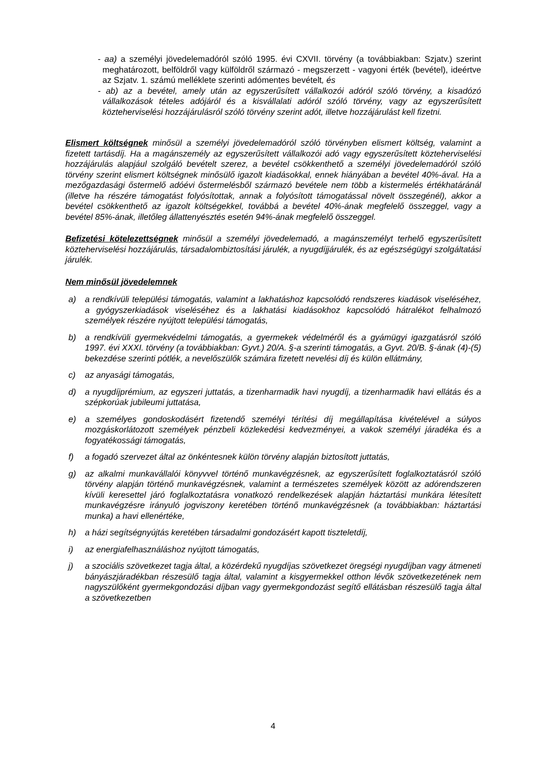- aa) a személyi jövedelemadóról szóló 1995. évi CXVII. törvény (a továbbiakban: Szjatv.) szerint meghatározott, belföldről vagy külföldről származó - megszerzett - vagyoni érték (bevétel), ideértve az Szjatv. 1. számú melléklete szerinti adómentes bevételt, és
- ab) az a bevétel, amely után az egyszerűsített vállalkozói adóról szóló törvény, a kisadózó vállalkozások tételes adójáról és a kisvállalati adóról szóló törvény, vagy az egyszerűsített közteherviselési hozzájárulásról szóló törvény szerint adót, illetve hozzájárulást kell fizetni.
Elismert költségnek minősül a személyi jövedelemadóról szóló törvényben elismert költség, valamint a fizetett tartásdíj. Ha a magánszemély az egyszerűsített vállalkozói adó vagy egyszerűsített közteherviselési hozzájárulás alapjául szolgáló bevételt szerez, a bevétel csökkenthető a személyi jövedelemadóról szóló törvény szerint elismert költségnek minősülő igazolt kiadásokkal, ennek hiányában a bevétel 40%-ával. Ha a mezőgazdasági őstermelő adóévi őstermelésből származó bevétele nem több a kistermelés értékhatáránál (illetve ha részére támogatást folyósítottak, annak a folyósított támogatással növelt összegénél), akkor a bevétel csökkenthető az igazolt költségekkel, továbbá a bevétel 40%-ának megfelelő összeggel, vagy a bevétel 85%-ának, illetőleg állattenyésztés esetén 94%-ának megfelelő összeggel.
Befizetési kötelezettségnek minősül a személyi jövedelemadó, a magánszemélyt terhelő egyszerűsített közteherviselési hozzájárulás, társadalombiztosítási járulék, a nyugdíjjárulék, és az egészségügyi szolgáltatási járulék.
Nem minősül jövedelemnek
a) a rendkívüli települési támogatás, valamint a lakhatáshoz kapcsolódó rendszeres kiadások viseléséhez, a gyógyszerkiadások viseléséhez és a lakhatási kiadásokhoz kapcsolódó hátralékot felhalmozó személyek részére nyújtott települési támogatás,
b) a rendkívüli gyermekvédelmi támogatás, a gyermekek védelméről és a gyámügyi igazgatásról szóló 1997. évi XXXI. törvény (a továbbiakban: Gyvt.) 20/A. §-a szerinti támogatás, a Gyvt. 20/B. §-ának (4)-(5) bekezdése szerinti pótlék, a nevelőszülők számára fizetett nevelési díj és külön ellátmány,
c) az anyasági támogatás,
d) a nyugdíjprémium, az egyszeri juttatás, a tizenharmadik havi nyugdíj, a tizenharmadik havi ellátás és a szépkorúak jubileumi juttatása,
e) a személyes gondoskodásért fizetendő személyi térítési díj megállapítása kivételével a súlyos mozgáskorlátozott személyek pénzbeli közlekedési kedvezményei, a vakok személyi járadéka és a fogyatékossági támogatás,
f) a fogadó szervezet által az önkéntesnek külön törvény alapján biztosított juttatás,
g) az alkalmi munkavállalói könyvvel történő munkavégzésnek, az egyszerűsített foglalkoztatásról szóló törvény alapján történő munkavégzésnek, valamint a természetes személyek között az adórendszeren kívüli keresettel járó foglalkoztatásra vonatkozó rendelkezések alapján háztartási munkára létesített munkavégzésre irányuló jogviszony keretében történő munkavégzésnek (a továbbiakban: háztartási munka) a havi ellenértéke,
h) a házi segítségnyújtás keretében társadalmi gondozásért kapott tiszteletdíj,
i) az energiafelhasználáshoz nyújtott támogatás,
j) a szociális szövetkezet tagja által, a közérdekű nyugdíjas szövetkezet öregségi nyugdíjban vagy átmeneti bányászjáradékban részesülő tagja által, valamint a kisgyermekkel otthon lévők szövetkezetének nem nagyszülőként gyermekgondozási díjban vagy gyermekgondozást segítő ellátásban részesülő tagja által a szövetkezetben
4